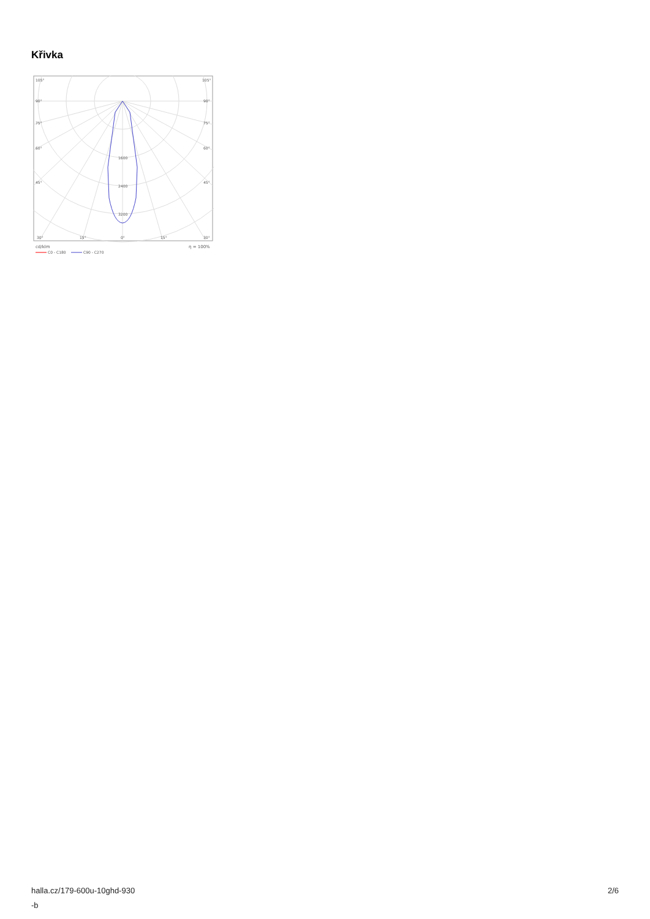Křivka
105°
105°
90°
90°
75°
75°
60°
60°
45°
45°
1600
2400
3200
30°
15°
0°
15°
30°
cd/klm
η = 100%
C0 - C180
C90 - C270
halla.cz/179-600u-10ghd-930
-b
2/6